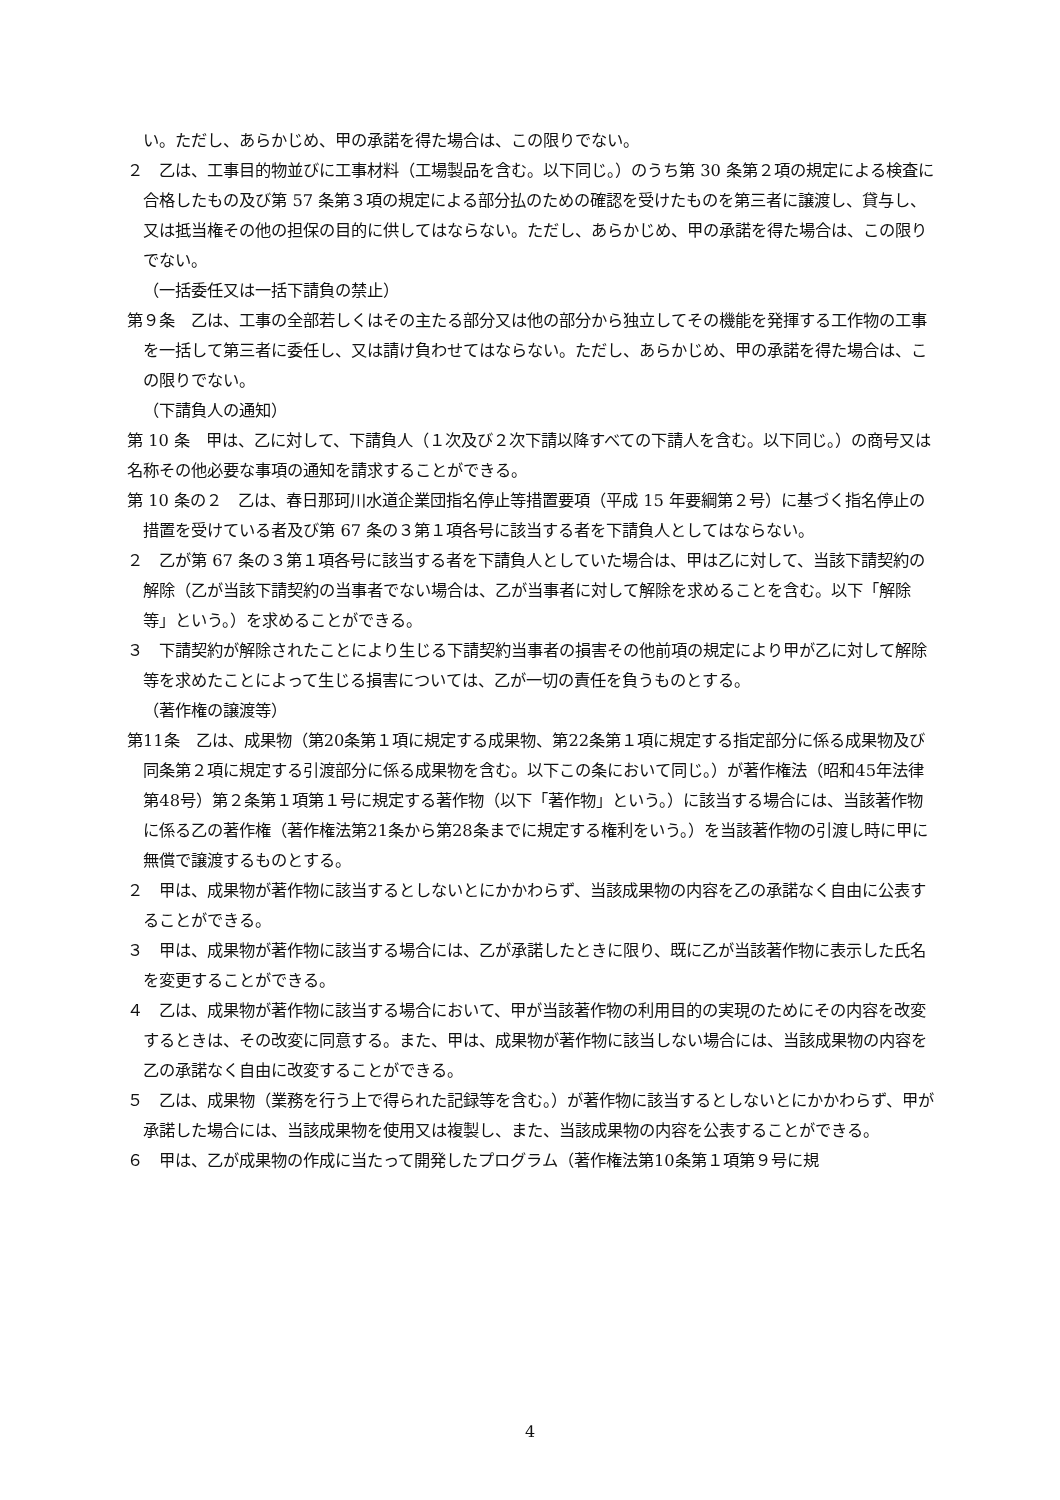い。ただし、あらかじめ、甲の承諾を得た場合は、この限りでない。
２　乙は、工事目的物並びに工事材料（工場製品を含む。以下同じ。）のうち第 30 条第２項の規定による検査に合格したもの及び第 57 条第３項の規定による部分払のための確認を受けたものを第三者に譲渡し、貸与し、又は抵当権その他の担保の目的に供してはならない。ただし、あらかじめ、甲の承諾を得た場合は、この限りでない。
（一括委任又は一括下請負の禁止）
第９条　乙は、工事の全部若しくはその主たる部分又は他の部分から独立してその機能を発揮する工作物の工事を一括して第三者に委任し、又は請け負わせてはならない。ただし、あらかじめ、甲の承諾を得た場合は、この限りでない。
（下請負人の通知）
第 10 条　甲は、乙に対して、下請負人（１次及び２次下請以降すべての下請人を含む。以下同じ。）の商号又は名称その他必要な事項の通知を請求することができる。
第 10 条の２　乙は、春日那珂川水道企業団指名停止等措置要項（平成 15 年要綱第２号）に基づく指名停止の措置を受けている者及び第 67 条の３第１項各号に該当する者を下請負人としてはならない。
２　乙が第 67 条の３第１項各号に該当する者を下請負人としていた場合は、甲は乙に対して、当該下請契約の解除（乙が当該下請契約の当事者でない場合は、乙が当事者に対して解除を求めることを含む。以下「解除等」という。）を求めることができる。
３　下請契約が解除されたことにより生じる下請契約当事者の損害その他前項の規定により甲が乙に対して解除等を求めたことによって生じる損害については、乙が一切の責任を負うものとする。
（著作権の譲渡等）
第11条　乙は、成果物（第20条第１項に規定する成果物、第22条第１項に規定する指定部分に係る成果物及び同条第２項に規定する引渡部分に係る成果物を含む。以下この条において同じ。）が著作権法（昭和45年法律第48号）第２条第１項第１号に規定する著作物（以下「著作物」という。）に該当する場合には、当該著作物に係る乙の著作権（著作権法第21条から第28条までに規定する権利をいう。）を当該著作物の引渡し時に甲に無償で譲渡するものとする。
２　甲は、成果物が著作物に該当するとしないとにかかわらず、当該成果物の内容を乙の承諾なく自由に公表することができる。
３　甲は、成果物が著作物に該当する場合には、乙が承諾したときに限り、既に乙が当該著作物に表示した氏名を変更することができる。
４　乙は、成果物が著作物に該当する場合において、甲が当該著作物の利用目的の実現のためにその内容を改変するときは、その改変に同意する。また、甲は、成果物が著作物に該当しない場合には、当該成果物の内容を乙の承諾なく自由に改変することができる。
５　乙は、成果物（業務を行う上で得られた記録等を含む。）が著作物に該当するとしないとにかかわらず、甲が承諾した場合には、当該成果物を使用又は複製し、また、当該成果物の内容を公表することができる。
６　甲は、乙が成果物の作成に当たって開発したプログラム（著作権法第10条第１項第９号に規
4